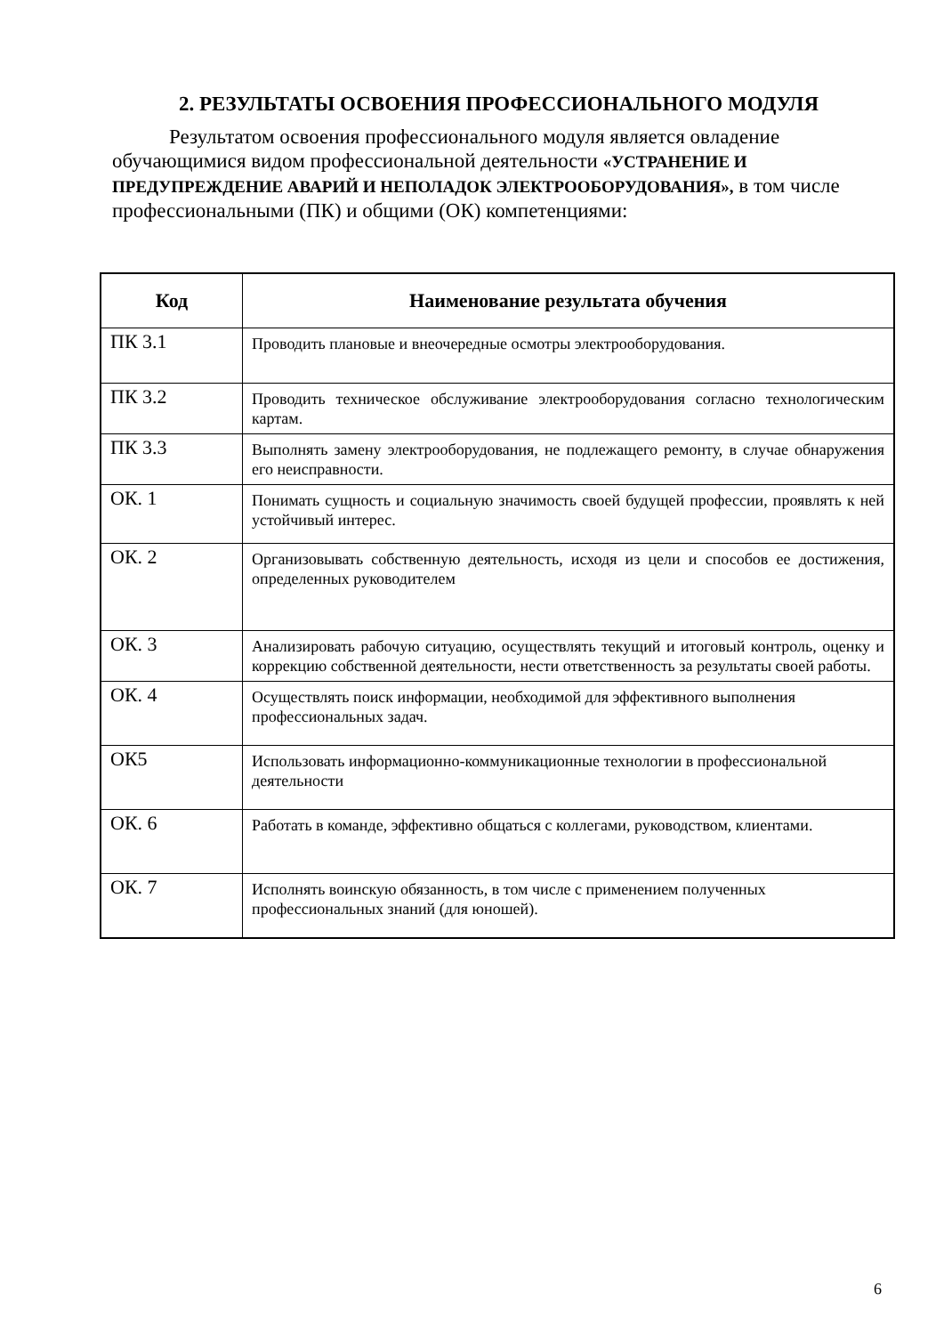2. РЕЗУЛЬТАТЫ ОСВОЕНИЯ ПРОФЕССИОНАЛЬНОГО МОДУЛЯ
Результатом освоения профессионального модуля является овладение обучающимися видом профессиональной деятельности «УСТРАНЕНИЕ И ПРЕДУПРЕЖДЕНИЕ АВАРИЙ И НЕПОЛАДОК ЭЛЕКТРООБОРУДОВАНИЯ», в том числе профессиональными (ПК) и общими (ОК) компетенциями:
| Код | Наименование результата обучения |
| --- | --- |
| ПК 3.1 | Проводить плановые и внеочередные осмотры электрооборудования. |
| ПК 3.2 | Проводить техническое обслуживание электрооборудования согласно технологическим картам. |
| ПК 3.3 | Выполнять замену электрооборудования, не подлежащего ремонту, в случае обнаружения его неисправности. |
| ОК. 1 | Понимать сущность и социальную значимость своей будущей профессии, проявлять к ней устойчивый интерес. |
| ОК. 2 | Организовывать собственную деятельность, исходя из цели и способов ее достижения, определенных руководителем |
| ОК. 3 | Анализировать рабочую ситуацию, осуществлять текущий и итоговый контроль, оценку и коррекцию собственной деятельности, нести ответственность за результаты своей работы. |
| ОК. 4 | Осуществлять поиск информации, необходимой для эффективного выполнения профессиональных задач. |
| ОК5 | Использовать информационно-коммуникационные технологии в профессиональной деятельности |
| ОК. 6 | Работать в команде, эффективно общаться с коллегами, руководством, клиентами. |
| ОК. 7 | Исполнять воинскую обязанность, в том числе с применением полученных профессиональных знаний (для юношей). |
6